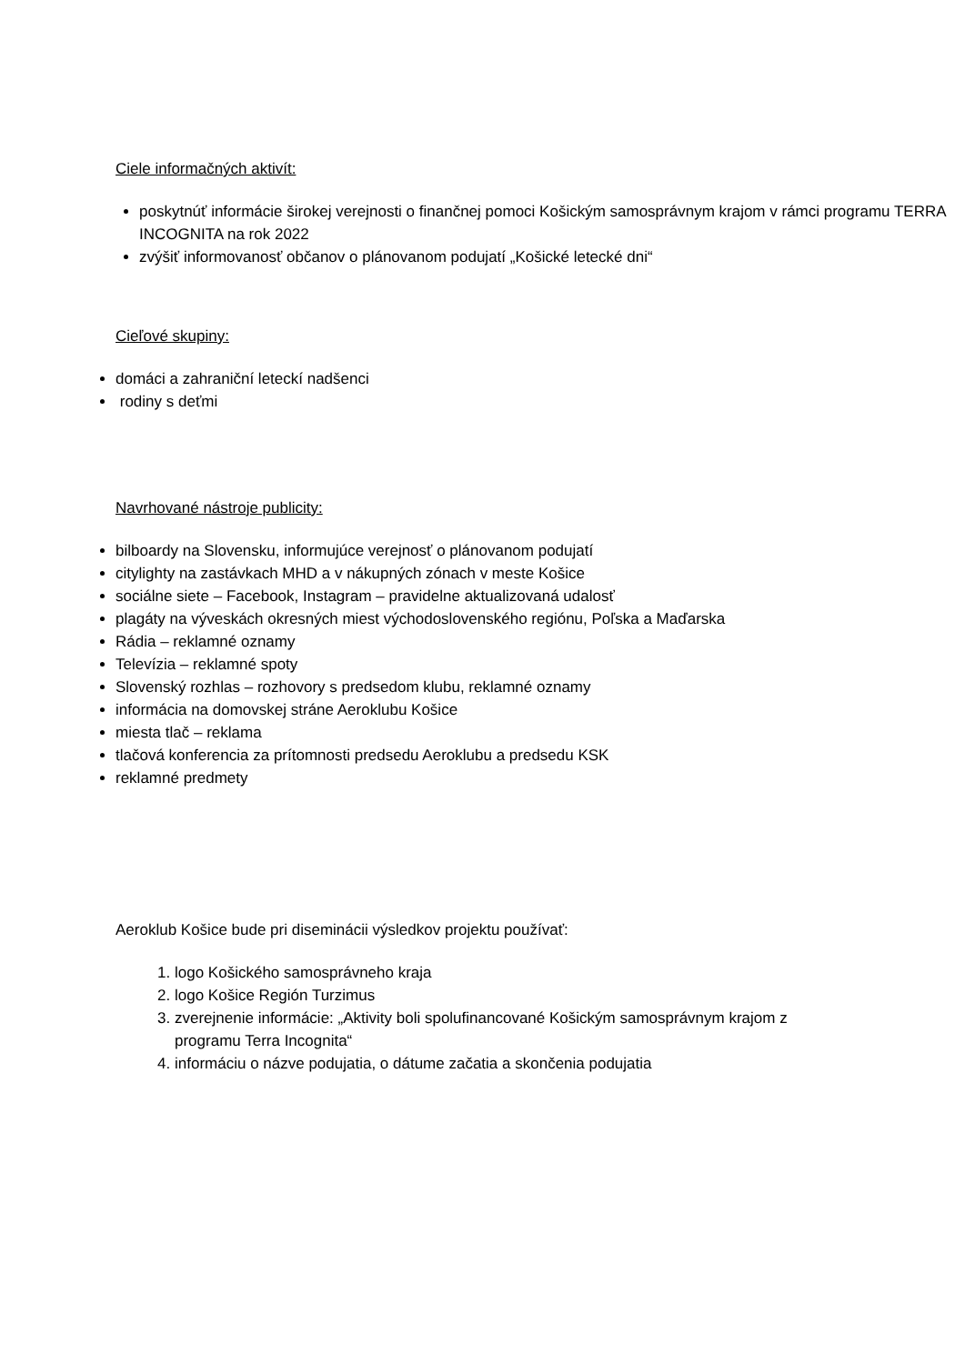Ciele informačných aktivít:
poskytnúť informácie širokej verejnosti o finančnej pomoci Košickým samosprávnym krajom v rámci programu TERRA INCOGNITA na rok 2022
zvýšiť informovanosť občanov o plánovanom podujatí „Košické letecké dni“
Cieľové skupiny:
domáci a zahraniční leteckí nadšenci
rodiny s deťmi
Navrhované nástroje publicity:
bilboardy na Slovensku, informujúce verejnosť o plánovanom podujatí
citylighty na zastávkach MHD a v nákupných zónach v meste Košice
sociálne siete – Facebook, Instagram – pravidelne aktualizovaná udalosť
plagáty na výveskách okresných miest východoslovenského regiónu, Poľska a Maďarska
Rádia – reklamné oznamy
Televízia – reklamné spoty
Slovenský rozhlas – rozhovory s predsedom klubu, reklamné oznamy
informácia na domovskej stráne Aeroklubu Košice
miesta tlač – reklama
tlačová konferencia za prítomnosti predsedu Aeroklubu a predsedu KSK
reklamné predmety
Aeroklub Košice bude pri diseminácii výsledkov projektu používať:
1. logo Košického samosprávneho kraja
2. logo Košice Región Turzimus
3. zverejnenie informácie: „Aktivity boli spolufinancované Košickým samosprávnym krajom z programu Terra Incognita“
4. informáciu o názve podujatia, o dátume začatia a skončenia podujatia